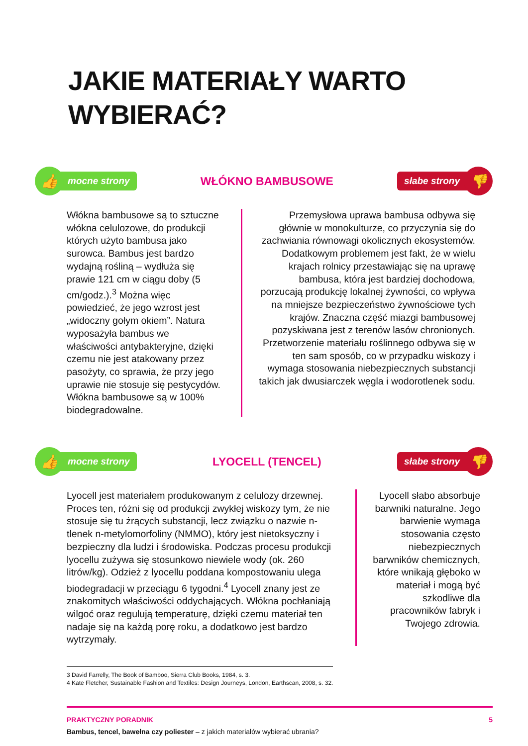JAKIE MATERIAŁY WARTO
WYBIERAĆ?
👍
mocne strony
WŁÓKNO BAMBUSOWE
słabe strony
👎
Włókna bambusowe są to sztuczne włókna celulozowe, do produkcji których użyto bambusa jako surowca. Bambus jest bardzo wydajną rośliną – wydłuża się prawie 121 cm w ciągu doby (5 cm/godz.).<sup>3</sup> Można więc powiedzieć, że jego wzrost jest „widoczny gołym okiem”. Natura wyposażyła bambus we właściwości antybakteryjne, dzięki czemu nie jest atakowany przez pasożyty, co sprawia, że przy jego uprawie nie stosuje się pestycydów. Włókna bambusowe są w 100% biodegradowalne.
Przemysłowa uprawa bambusa odbywa się głównie w monokulturze, co przyczynia się do zachwiania równowagi okolicznych ekosystemów. Dodatkowym problemem jest fakt, że w wielu krajach rolnicy przestawiając się na uprawę bambusa, która jest bardziej dochodowa, porzucają produkcję lokalnej żywności, co wpływa na mniejsze bezpieczeństwo żywnościowe tych krajów. Znaczna część miazgi bambusowej pozyskiwana jest z terenów lasów chronionych. Przetworzenie materiału roślinnego odbywa się w ten sam sposób, co w przypadku wiskozy i wymaga stosowania niebezpiecznych substancji takich jak dwusiarczek węgla i wodorotlenek sodu.
👍
mocne strony
LYOCELL (TENCEL)
słabe strony
👎
Lyocell jest materiałem produkowanym z celulozy drzewnej. Proces ten, różni się od produkcji zwykłej wiskozy tym, że nie stosuje się tu żrących substancji, lecz związku o nazwie n-tlenek n-metylomorfoliny (NMMO), który jest nietoksyczny i bezpieczny dla ludzi i środowiska. Podczas procesu produkcji lyocellu zużywa się stosunkowo niewiele wody (ok. 260 litrów/kg). Odzież z lyocellu poddana kompostowaniu ulega biodegradacji w przeciągu 6 tygodni.<sup>4</sup> Lyocell znany jest ze znakomitych właściwości oddychających. Włókna pochłaniają wilgoć oraz regulują temperaturę, dzięki czemu materiał ten nadaje się na każdą porę roku, a dodatkowo jest bardzo wytrzymały.
Lyocell słabo absorbuje barwniki naturalne. Jego barwienie wymaga stosowania często niebezpiecznych barwników chemicznych, które wnikają głęboko w materiał i mogą być szkodliwe dla pracowników fabryk i Twojego zdrowia.
3 David Farrelly, The Book of Bamboo, Sierra Club Books, 1984, s. 3.
4 Kate Fletcher, Sustainable Fashion and Textiles: Design Journeys, London, Earthscan, 2008, s. 32.
PRAKTYCZNY PORADNIK 5
Bambus, tencel, bawełna czy poliester – z jakich materiałów wybierać ubrania?